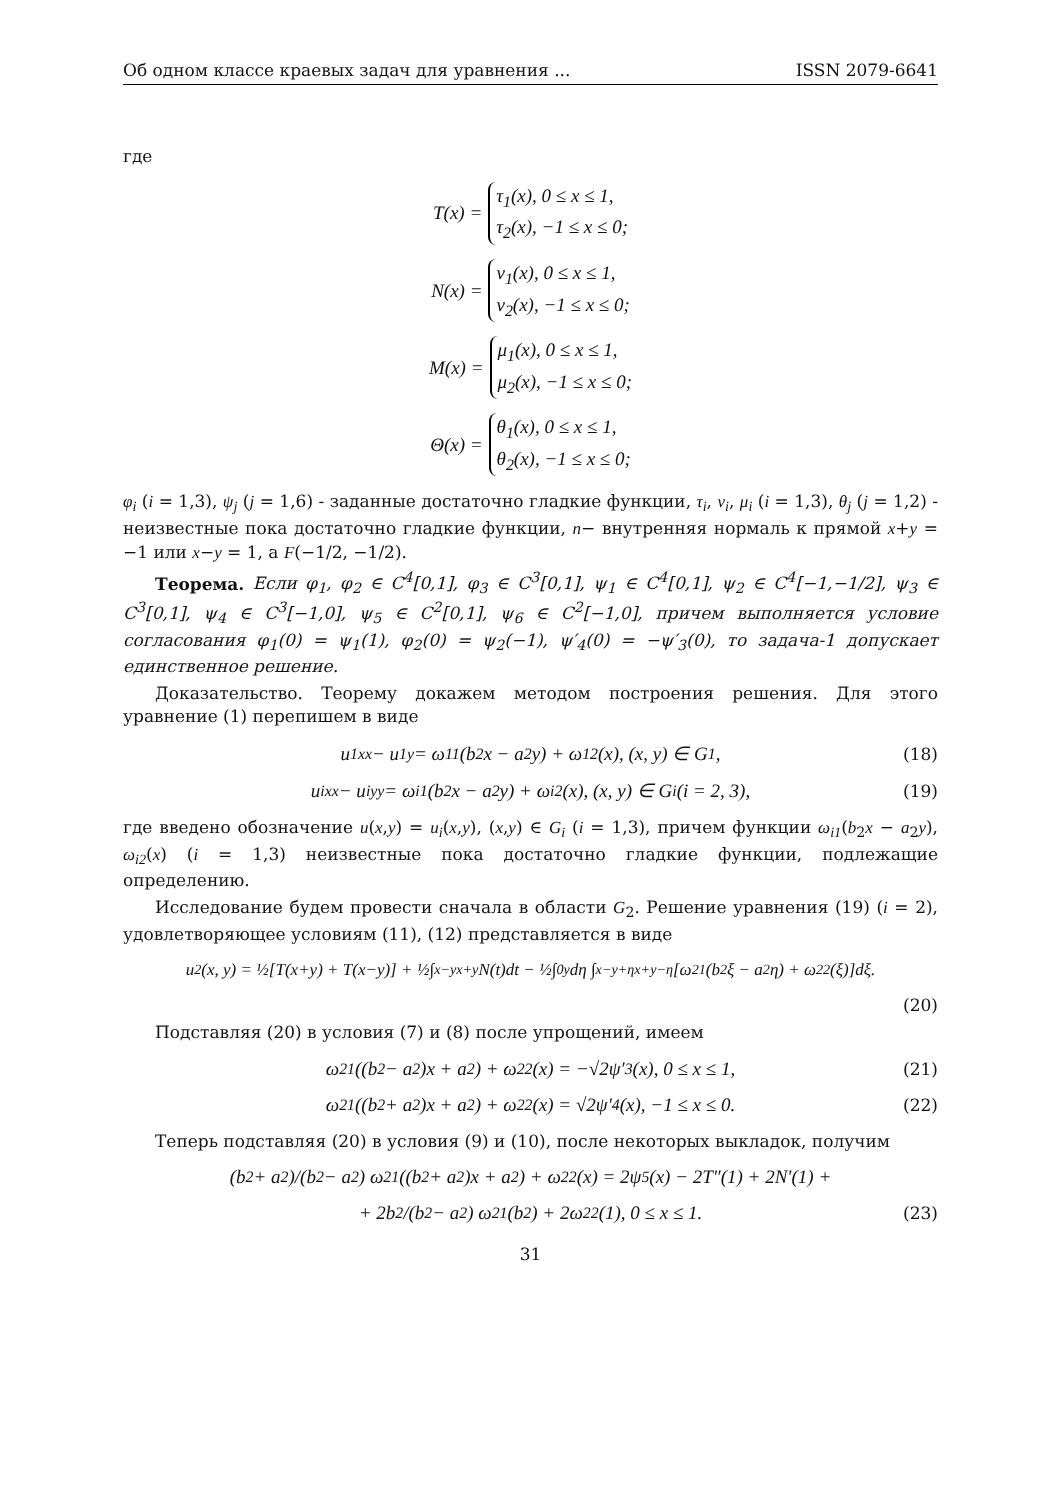Об одном классе краевых задач для уравнения ... ISSN 2079-6641
где
T(x) = τ<sub>1</sub>(x), 0 ≤ x ≤ 1,
τ<sub>2</sub>(x), −1 ≤ x ≤ 0;
N(x) = ν<sub>1</sub>(x), 0 ≤ x ≤ 1,
ν<sub>2</sub>(x), −1 ≤ x ≤ 0;
M(x) = μ<sub>1</sub>(x), 0 ≤ x ≤ 1,
μ<sub>2</sub>(x), −1 ≤ x ≤ 0;
Θ(x) = θ<sub>1</sub>(x), 0 ≤ x ≤ 1,
θ<sub>2</sub>(x), −1 ≤ x ≤ 0;
φ<sub>i</sub> (i = 1,3), ψ<sub>j</sub> (j = 1,6) - заданные достаточно гладкие функции, τ<sub>i</sub>, ν<sub>i</sub>, μ<sub>i</sub> (i = 1,3), θ<sub>j</sub> (j = 1,2) - неизвестные пока достаточно гладкие функции, n− внутренняя нормаль к прямой x+y = −1 или x−y = 1, а F(−1/2, −1/2).
Теорема. Если φ<sub>1</sub>, φ<sub>2</sub> ∈ C<sup>4</sup>[0,1], φ<sub>3</sub> ∈ C<sup>3</sup>[0,1], ψ<sub>1</sub> ∈ C<sup>4</sup>[0,1], ψ<sub>2</sub> ∈ C<sup>4</sup>[−1,−1/2], ψ<sub>3</sub> ∈ C<sup>3</sup>[0,1], ψ<sub>4</sub> ∈ C<sup>3</sup>[−1,0], ψ<sub>5</sub> ∈ C<sup>2</sup>[0,1], ψ<sub>6</sub> ∈ C<sup>2</sup>[−1,0], причем выполняется условие согласования φ<sub>1</sub>(0) = ψ<sub>1</sub>(1), φ<sub>2</sub>(0) = ψ<sub>2</sub>(−1), ψ′<sub>4</sub>(0) = −ψ′<sub>3</sub>(0), то задача-1 допускает единственное решение.
Доказательство. Теорему докажем методом построения решения. Для этого уравнение (1) перепишем в виде
u<sub>1xx</sub> − u<sub>1y</sub> = ω<sub>11</sub>(b<sub>2</sub>x − a<sub>2</sub>y) + ω<sub>12</sub>(x), (x, y) ∈ G<sub>1</sub>, (18)
u<sub>ixx</sub> − u<sub>iyy</sub> = ω<sub>i1</sub>(b<sub>2</sub>x − a<sub>2</sub>y) + ω<sub>i2</sub>(x), (x, y) ∈ G<sub>i</sub> (i = 2, 3), (19)
где введено обозначение u(x,y) = u<sub>i</sub>(x,y), (x,y) ∈ G<sub>i</sub> (i = 1,3), причем функции ω<sub>i1</sub>(b<sub>2</sub>x − a<sub>2</sub>y), ω<sub>i2</sub>(x) (i = 1,3) неизвестные пока достаточно гладкие функции, подлежащие определению.
Исследование будем провести сначала в области G<sub>2</sub>. Решение уравнения (19) (i = 2), удовлетворяющее условиям (11), (12) представляется в виде
u<sub>2</sub>(x, y) = ½[T(x+y) + T(x−y)] + ½∫<sub>x−y</sub><sup>x+y</sup> N(t)dt − ½∫<sub>0</sub><sup>y</sup> dη ∫<sub>x−y+η</sub><sup>x+y−η</sup> [ω<sub>21</sub>(b<sub>2</sub>ξ − a<sub>2</sub>η) + ω<sub>22</sub>(ξ)]dξ.
(20)
Подставляя (20) в условия (7) и (8) после упрощений, имеем
ω<sub>21</sub>((b<sub>2</sub> − a<sub>2</sub>)x + a<sub>2</sub>) + ω<sub>22</sub>(x) = −√2ψ′<sub>3</sub>(x), 0 ≤ x ≤ 1, (21)
ω<sub>21</sub>((b<sub>2</sub> + a<sub>2</sub>)x + a<sub>2</sub>) + ω<sub>22</sub>(x) = √2ψ′<sub>4</sub>(x), −1 ≤ x ≤ 0. (22)
Теперь подставляя (20) в условия (9) и (10), после некоторых выкладок, получим
(b<sub>2</sub> + a<sub>2</sub>)/(b<sub>2</sub> − a<sub>2</sub>) ω<sub>21</sub>((b<sub>2</sub> + a<sub>2</sub>)x + a<sub>2</sub>) + ω<sub>22</sub>(x) = 2ψ<sub>5</sub>(x) − 2T″(1) + 2N′(1) +
+ 2b<sub>2</sub>/(b<sub>2</sub> − a<sub>2</sub>) ω<sub>21</sub>(b<sub>2</sub>) + 2ω<sub>22</sub>(1), 0 ≤ x ≤ 1. (23)
31